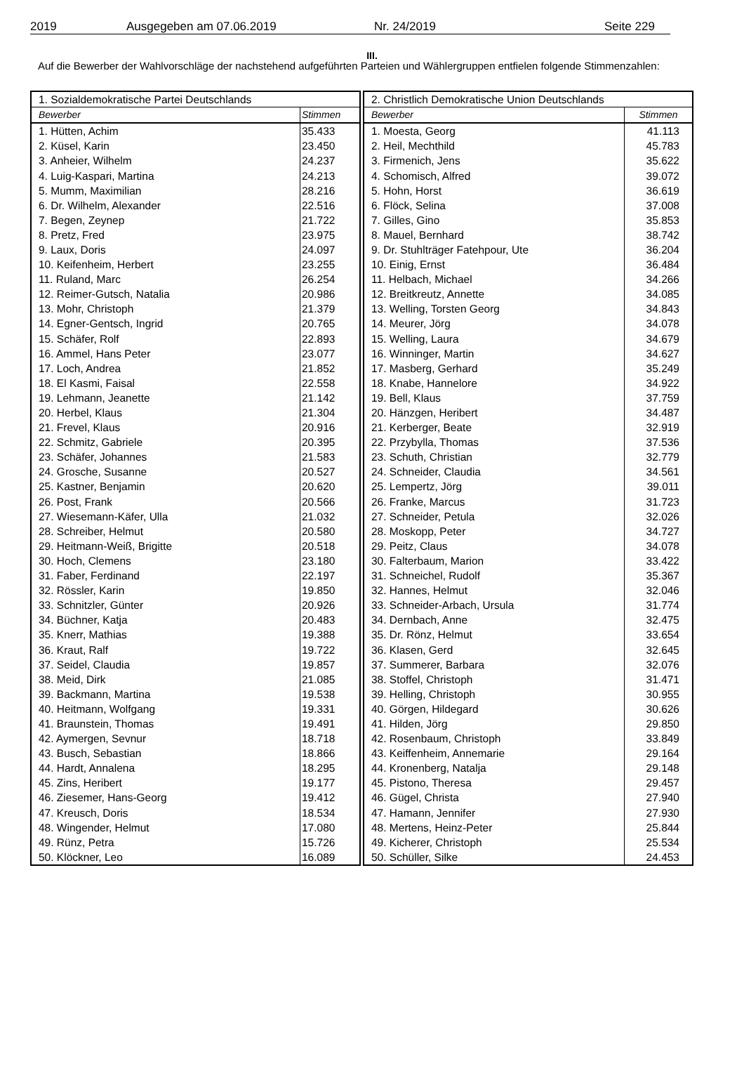2019 Ausgegeben am 07.06.2019 Nr. 24/2019 Seite 229
III.
Auf die Bewerber der Wahlvorschläge der nachstehend aufgeführten Parteien und Wählergruppen entfielen folgende Stimmenzahlen:
| 1. Sozialdemokratische Partei Deutschlands | |
| --- | --- |
| Bewerber | Stimmen |
| 1. Hütten, Achim | 35.433 |
| 2. Küsel, Karin | 23.450 |
| 3. Anheier, Wilhelm | 24.237 |
| 4. Luig-Kaspari, Martina | 24.213 |
| 5. Mumm, Maximilian | 28.216 |
| 6. Dr. Wilhelm, Alexander | 22.516 |
| 7. Begen, Zeynep | 21.722 |
| 8. Pretz, Fred | 23.975 |
| 9. Laux, Doris | 24.097 |
| 10. Keifenheim, Herbert | 23.255 |
| 11. Ruland, Marc | 26.254 |
| 12. Reimer-Gutsch, Natalia | 20.986 |
| 13. Mohr, Christoph | 21.379 |
| 14. Egner-Gentsch, Ingrid | 20.765 |
| 15. Schäfer, Rolf | 22.893 |
| 16. Ammel, Hans Peter | 23.077 |
| 17. Loch, Andrea | 21.852 |
| 18. El Kasmi, Faisal | 22.558 |
| 19. Lehmann, Jeanette | 21.142 |
| 20. Herbel, Klaus | 21.304 |
| 21. Frevel, Klaus | 20.916 |
| 22. Schmitz, Gabriele | 20.395 |
| 23. Schäfer, Johannes | 21.583 |
| 24. Grosche, Susanne | 20.527 |
| 25. Kastner, Benjamin | 20.620 |
| 26. Post, Frank | 20.566 |
| 27. Wiesemann-Käfer, Ulla | 21.032 |
| 28. Schreiber, Helmut | 20.580 |
| 29. Heitmann-Weiß, Brigitte | 20.518 |
| 30. Hoch, Clemens | 23.180 |
| 31. Faber, Ferdinand | 22.197 |
| 32. Rössler, Karin | 19.850 |
| 33. Schnitzler, Günter | 20.926 |
| 34. Büchner, Katja | 20.483 |
| 35. Knerr, Mathias | 19.388 |
| 36. Kraut, Ralf | 19.722 |
| 37. Seidel, Claudia | 19.857 |
| 38. Meid, Dirk | 21.085 |
| 39. Backmann, Martina | 19.538 |
| 40. Heitmann, Wolfgang | 19.331 |
| 41. Braunstein, Thomas | 19.491 |
| 42. Aymergen, Sevnur | 18.718 |
| 43. Busch, Sebastian | 18.866 |
| 44. Hardt, Annalena | 18.295 |
| 45. Zins, Heribert | 19.177 |
| 46. Ziesemer, Hans-Georg | 19.412 |
| 47. Kreusch, Doris | 18.534 |
| 48. Wingender, Helmut | 17.080 |
| 49. Rünz, Petra | 15.726 |
| 50. Klöckner, Leo | 16.089 |
| 2. Christlich Demokratische Union Deutschlands | |
| --- | --- |
| Bewerber | Stimmen |
| 1. Moesta, Georg | 41.113 |
| 2. Heil, Mechthild | 45.783 |
| 3. Firmenich, Jens | 35.622 |
| 4. Schomisch, Alfred | 39.072 |
| 5. Hohn, Horst | 36.619 |
| 6. Flöck, Selina | 37.008 |
| 7. Gilles, Gino | 35.853 |
| 8. Mauel, Bernhard | 38.742 |
| 9. Dr. Stuhlträger Fatehpour, Ute | 36.204 |
| 10. Einig, Ernst | 36.484 |
| 11. Helbach, Michael | 34.266 |
| 12. Breitkreutz, Annette | 34.085 |
| 13. Welling, Torsten Georg | 34.843 |
| 14. Meurer, Jörg | 34.078 |
| 15. Welling, Laura | 34.679 |
| 16. Winninger, Martin | 34.627 |
| 17. Masberg, Gerhard | 35.249 |
| 18. Knabe, Hannelore | 34.922 |
| 19. Bell, Klaus | 37.759 |
| 20. Hänzgen, Heribert | 34.487 |
| 21. Kerberger, Beate | 32.919 |
| 22. Przybylla, Thomas | 37.536 |
| 23. Schuth, Christian | 32.779 |
| 24. Schneider, Claudia | 34.561 |
| 25. Lempertz, Jörg | 39.011 |
| 26. Franke, Marcus | 31.723 |
| 27. Schneider, Petula | 32.026 |
| 28. Moskopp, Peter | 34.727 |
| 29. Peitz, Claus | 34.078 |
| 30. Falterbaum, Marion | 33.422 |
| 31. Schneichel, Rudolf | 35.367 |
| 32. Hannes, Helmut | 32.046 |
| 33. Schneider-Arbach, Ursula | 31.774 |
| 34. Dernbach, Anne | 32.475 |
| 35. Dr. Rönz, Helmut | 33.654 |
| 36. Klasen, Gerd | 32.645 |
| 37. Summerer, Barbara | 32.076 |
| 38. Stoffel, Christoph | 31.471 |
| 39. Helling, Christoph | 30.955 |
| 40. Görgen, Hildegard | 30.626 |
| 41. Hilden, Jörg | 29.850 |
| 42. Rosenbaum, Christoph | 33.849 |
| 43. Keiffenheim, Annemarie | 29.164 |
| 44. Kronenberg, Natalja | 29.148 |
| 45. Pistono, Theresa | 29.457 |
| 46. Gügel, Christa | 27.940 |
| 47. Hamann, Jennifer | 27.930 |
| 48. Mertens, Heinz-Peter | 25.844 |
| 49. Kicherer, Christoph | 25.534 |
| 50. Schüller, Silke | 24.453 |